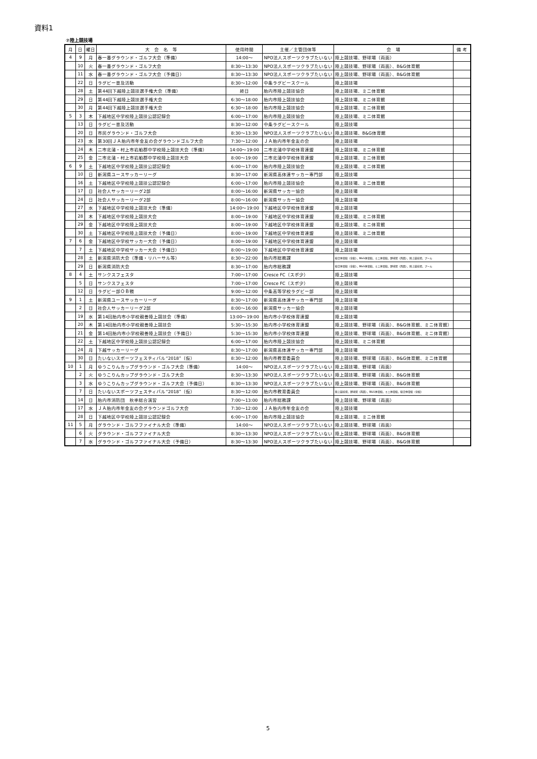資料1
⑦陸上競技場
| 月 | 日 | 曜日 | 大 会 名 等 | 使用時間 | 主催／主管団体等 | 会 場 | 備 考 |
| --- | --- | --- | --- | --- | --- | --- | --- |
| 4 | 9 | 月 | 春一番グラウンド・ゴルフ大会（準備） | 14:00～ | NPO法人スポーツクラブたいない | 陸上競技場、野球場（両面） | |
| | 10 | 火 | 春一番グラウンド・ゴルフ大会 | 8:30～13:30 | NPO法人スポーツクラブたいない | 陸上競技場、野球場（両面）、B&G体育館 | |
| | 11 | 水 | 春一番グラウンド・ゴルフ大会（予備日） | 8:30～13:30 | NPO法人スポーツクラブたいない | 陸上競技場、野球場（両面）、B&G体育館 | |
| | 22 | 日 | ラグビー普及活動 | 8:30～12:00 | 中条ラグビースクール | 陸上競技場 | |
| | 28 | 土 | 第44回下越陸上競技選手権大会（準備） | 終日 | 胎内市陸上競技協会 | 陸上競技場、ミニ体育館 | |
| | 29 | 日 | 第44回下越陸上競技選手権大会 | 6:30～18:00 | 胎内市陸上競技協会 | 陸上競技場、ミニ体育館 | |
| | 30 | 月 | 第44回下越陸上競技選手権大会 | 6:30～18:00 | 胎内市陸上競技協会 | 陸上競技場、ミニ体育館 | |
| 5 | 3 | 木 | 下越地区中学校陸上競技公認記録会 | 6:00～17:00 | 胎内市陸上競技協会 | 陸上競技場、ミニ体育館 | |
| | 13 | 日 | ラグビー普及活動 | 8:30～12:00 | 中条ラグビースクール | 陸上競技場 | |
| | 20 | 日 | 市民グラウンド・ゴルフ大会 | 8:30～13:30 | NPO法人スポーツクラブたいない | 陸上競技場、B&G体育館 | |
| | 23 | 水 | 第30回ＪＡ胎内市年金友の会グラウンドゴルフ大会 | 7:30～12:00 | ＪＡ胎内市年金友の会 | 陸上競技場 | |
| | 24 | 木 | 二市北蒲・村上市岩船郡中学校陸上競技大会（準備） | 14:00～19:00 | 二市北蒲中学校体育連盟 | 陸上競技場、ミニ体育館 | |
| | 25 | 金 | 二市北蒲・村上市岩船郡中学校陸上競技大会 | 8:00～19:00 | 二市北蒲中学校体育連盟 | 陸上競技場、ミニ体育館 | |
| 6 | 9 | 土 | 下越地区中学校陸上競技公認記録会 | 6:00～17:00 | 胎内市陸上競技協会 | 陸上競技場、ミニ体育館 | |
| | 10 | 日 | 新潟県ユースサッカーリーグ | 8:30～17:00 | 新潟県高体連サッカー専門部 | 陸上競技場 | |
| | 16 | 土 | 下越地区中学校陸上競技公認記録会 | 6:00～17:00 | 胎内市陸上競技協会 | 陸上競技場、ミニ体育館 | |
| | 17 | 日 | 社会人サッカーリーグ2部 | 8:00～16:00 | 新潟県サッカー協会 | 陸上競技場 | |
| | 24 | 日 | 社会人サッカーリーグ2部 | 8:00～16:00 | 新潟県サッカー協会 | 陸上競技場 | |
| | 27 | 水 | 下越地区中学校陸上競技大会（準備） | 14:00～19:00 | 下越地区中学校体育連盟 | 陸上競技場 | |
| | 28 | 木 | 下越地区中学校陸上競技大会 | 8:00～19:00 | 下越地区中学校体育連盟 | 陸上競技場、ミニ体育館 | |
| | 29 | 金 | 下越地区中学校陸上競技大会 | 8:00～19:00 | 下越地区中学校体育連盟 | 陸上競技場、ミニ体育館 | |
| | 30 | 土 | 下越地区中学校陸上競技大会（予備日） | 8:00～19:00 | 下越地区中学校体育連盟 | 陸上競技場、ミニ体育館 | |
| 7 | 6 | 金 | 下越地区中学校サッカー大会（予備日） | 8:00～19:00 | 下越地区中学校体育連盟 | 陸上競技場 | |
| | 7 | 土 | 下越地区中学校サッカー大会（予備日） | 8:00～19:00 | 下越地区中学校体育連盟 | 陸上競技場 | |
| | 28 | 土 | 新潟県消防大会（準備・リハーサル等） | 8:30～22:00 | 胎内市総務課 | 総合体育館（全館）、B&G体育館、ミニ体育館、野球場（両面）、陸上競技場、プール | |
| | 29 | 日 | 新潟県消防大会 | 8:30～17:00 | 胎内市総務課 | 総合体育館（全館）、B&G体育館、ミニ体育館、野球場（両面）、陸上競技場、プール | |
| 8 | 4 | 土 | サンクスフェスタ | 7:00～17:00 | Cresce FC（スポ少） | 陸上競技場 | |
| | 5 | 日 | サンクスフェスタ | 7:00～17:00 | Cresce FC（スポ少） | 陸上競技場 | |
| | 12 | 日 | ラグビー部ＯＢ戦 | 9:00～12:00 | 中条高等学校ラグビー部 | 陸上競技場 | |
| 9 | 1 | 土 | 新潟県ユースサッカーリーグ | 8:30～17:00 | 新潟県高体連サッカー専門部 | 陸上競技場 | |
| | 2 | 日 | 社会人サッカーリーグ2部 | 8:00～16:00 | 新潟県サッカー協会 | 陸上競技場 | |
| | 19 | 水 | 第14回胎内市小学校親善陸上競技会（準備） | 13:00～19:00 | 胎内市小学校体育連盟 | 陸上競技場 | |
| | 20 | 木 | 第14回胎内市小学校親善陸上競技会 | 5:30～15:30 | 胎内市小学校体育連盟 | 陸上競技場、野球場（両面）、B&G体育館、ミニ体育館） | |
| | 21 | 金 | 第14回胎内市小学校親善陸上競技会（予備日） | 5:30～15:30 | 胎内市小学校体育連盟 | 陸上競技場、野球場（両面）、B&G体育館、ミニ体育館） | |
| | 22 | 土 | 下越地区中学校陸上競技公認記録会 | 6:00～17:00 | 胎内市陸上競技協会 | 陸上競技場、ミニ体育館 | |
| | 24 | 月 | 下越サッカーリーグ | 8:30～17:00 | 新潟県高体連サッカー専門部 | 陸上競技場 | |
| | 30 | 日 | たいないスポーツフェスティバル“2018”（仮） | 8:30～12:00 | 胎内市教育委員会 | 陸上競技場、野球場（両面）、B&G体育館、ミニ体育館 | |
| 10 | 1 | 月 | ゆうこりんカップグラウンド・ゴルフ大会（準備） | 14:00～ | NPO法人スポーツクラブたいない | 陸上競技場、野球場（両面） | |
| | 2 | 火 | ゆうこりんカップグラウンド・ゴルフ大会 | 8:30～13:30 | NPO法人スポーツクラブたいない | 陸上競技場、野球場（両面）、B&G体育館 | |
| | 3 | 水 | ゆうこりんカップグラウンド・ゴルフ大会（予備日） | 8:30～13:30 | NPO法人スポーツクラブたいない | 陸上競技場、野球場（両面）、B&G体育館 | |
| | 7 | 日 | たいないスポーツフェスティバル“2018”（仮） | 8:30～12:00 | 胎内市教育委員会 | 陸上競技場、野球場（両面）、B&G体育館、ミニ体育館、総合体育館（全館） | |
| | 14 | 日 | 胎内市消防団 秋季総合演習 | 7:00～13:00 | 胎内市総務課 | 陸上競技場、野球場（両面） | |
| | 17 | 水 | ＪＡ胎内市年金友の会グラウンドゴルフ大会 | 7:30～12:00 | ＪＡ胎内市年金友の会 | 陸上競技場 | |
| | 28 | 日 | 下越地区中学校陸上競技公認記録会 | 6:00～17:00 | 胎内市陸上競技協会 | 陸上競技場、ミニ体育館 | |
| 11 | 5 | 月 | グラウンド・ゴルフファイナル大会（準備） | 14:00～ | NPO法人スポーツクラブたいない | 陸上競技場、野球場（両面） | |
| | 6 | 火 | グラウンド・ゴルフファイナル大会 | 8:30～13:30 | NPO法人スポーツクラブたいない | 陸上競技場、野球場（両面）、B&G体育館 | |
| | 7 | 水 | グラウンド・ゴルフファイナル大会（予備日） | 8:30～13:30 | NPO法人スポーツクラブたいない | 陸上競技場、野球場（両面）、B&G体育館 | |
5